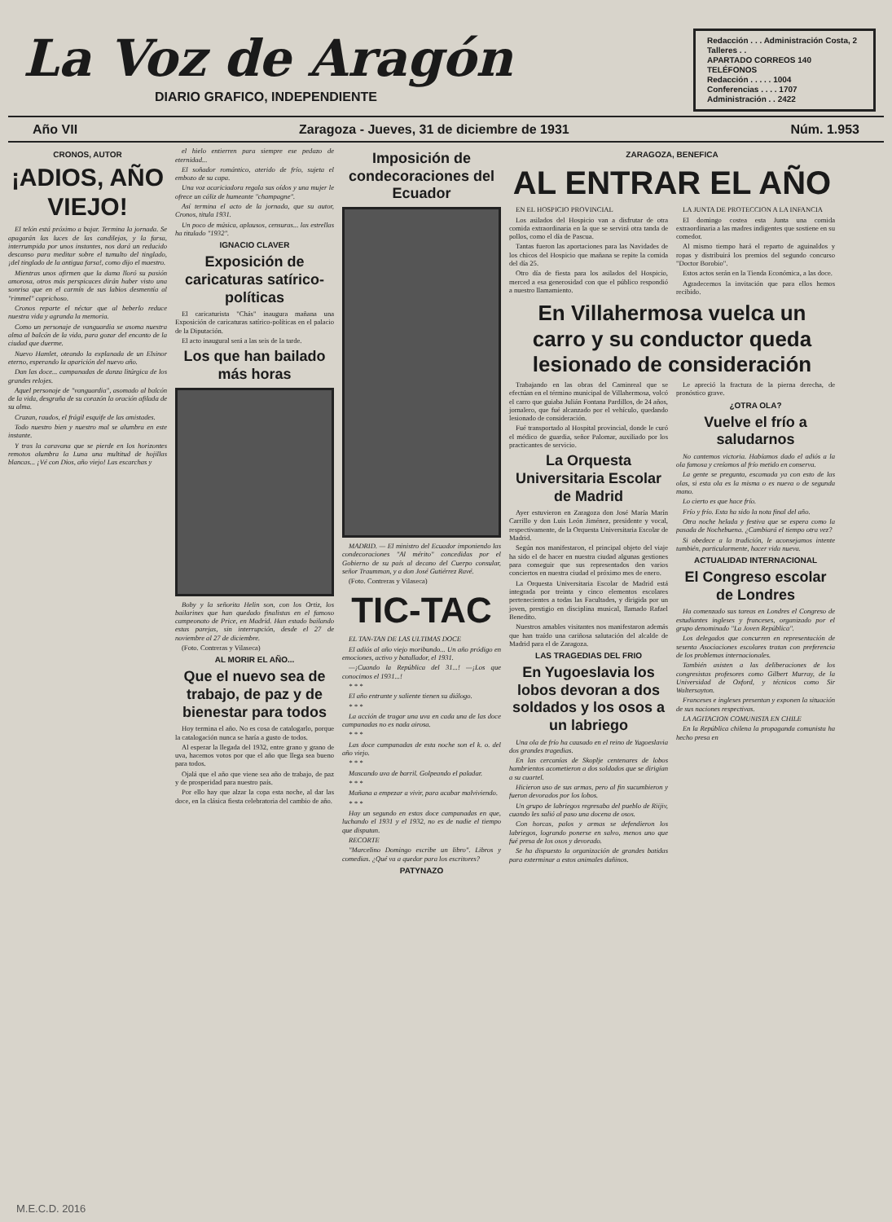La Voz de Aragón
DIARIO GRAFICO, INDEPENDIENTE
Redacción . . . Administración Costa, 2 Talleres . .
APARTADO CORREOS 140
TELÉFONOS
Redacción . . . . . 1004
Conferencias . . . . 1707
Administración . . 2422
Año VII Zaragoza - Jueves, 31 de diciembre de 1931 Núm. 1.953
CRONOS, AUTOR
¡ADIOS, AÑO VIEJO!
El telón está próximo a bajar. Termina la jornada. Se apagarán las luces de las candilejas, y la farsa, interrumpida por unos instantes, nos dará un reducido descanso para meditar sobre el tumulto del tinglado, ¡del tinglado de la antigua farsa!, como dijo el maestro.
Mientras unos afirmen que la dama lloró su pasión amorosa, otros más perspicaces dirán haber visto una sonrisa que en el carmín de sus labios desmentía al "rimmel" caprichoso.
Cronos reparte el néctar que al beberlo reduce nuestra vida y agranda la memoria.
Como un personaje de vanguardia se asoma nuestra alma al balcón de la vida, para gozar del encanto de la ciudad que duerme.
Nuevo Hamlet, oteando la explanada de un Elsinor eterno, esperando la aparición del nuevo año.
Dan las doce... campanadas de danza litúrgica de los grandes relojes.
Aquel personaje de "vanguardia", asomado al balcón de la vida, desgraña de su corazón la oración afilada de su alma.
Cruzan, raudos, el frágil esquife de las amistades.
Todo nuestro bien y nuestro mal se alumbra en este instante.
Y tras la caravana que se pierde en los horizontes remotos alumbra la Luna una multitud de hojillas blancas... ¡Vé con Dios, año viejo! Las escarchas y
el hielo entierren para siempre ese pedazo de eternidad...
El soñador romántico, aterido de frío, sujeta el embozo de su capa.
Una voz acariciadora regala sus oídos y una mujer le ofrece un cáliz de humeante "champagne".
Así termina el acto de la jornada, que su autor, Cronos, titula 1931.
Un poco de música, aplausos, censuras... las estrellas ha titulado "1932".
IGNACIO CLAVER
Exposición de caricaturas satírico-políticas
El caricaturista "Chás" inaugura mañana una Exposición de caricaturas satírico-políticas en el palacio de la Diputación.
El acto inaugural será a las seis de la tarde.
Los que han bailado más horas
Boby y la señorita Helin son, con los Ortiz, los bailarines que han quedado finalistas en el famoso campeonato de Price, en Madrid. Han estado bailando estas parejas, sin interrupción, desde el 27 de noviembre al 27 de diciembre.
(Foto. Contreras y Vilaseca)
AL MORIR EL AÑO...
Que el nuevo sea de trabajo, de paz y de bienestar para todos
Hoy termina el año. No es cosa de catalogarlo, porque la catalogación nunca se haría a gusto de todos.
Al esperar la llegada del 1932, entre grano y grano de uva, hacemos votos por que el año que llega sea bueno para todos.
Ojalá que el año que viene sea año de trabajo, de paz y de prosperidad para nuestro país.
Por ello hay que alzar la copa esta noche, al dar las doce, en la clásica fiesta celebratoria del cambio de año.
Imposición de condecoraciones del Ecuador
MADRID. — El ministro del Ecuador imponiendo las condecoraciones "Al mérito" concedidas por el Gobierno de su país al decano del Cuerpo consular, señor Traumman, y a don José Gutiérrez Ravé.
(Foto. Contreras y Vilaseca)
TIC-TAC
EL TAN-TAN DE LAS ULTIMAS DOCE
El adiós al año viejo moribundo... Un año pródigo en emociones, activo y batallador, el 1931.
—¡Cuando la República del 31...! —¡Los que conocimos el 1931...!
* * *
El año entrante y saliente tienen su diálogo.
* * *
La acción de tragar una uva en cada una de las doce campanadas no es nada airosa.
* * *
Las doce campanadas de esta noche son el k. o. del año viejo.
* * *
Mascando uva de barril. Golpeando el paladar.
* * *
Mañana a empezar a vivir, para acabar malviviendo.
* * *
Hay un segundo en estas doce campanadas en que, luchando el 1931 y el 1932, no es de nadie el tiempo que disputan.
RECORTE
"Marcelino Domingo escribe un libro". Libros y comedias. ¿Qué va a quedar para los escritores?
PATYNAZO
ZARAGOZA, BENEFICA
AL ENTRAR EL AÑO
EN EL HOSPICIO PROVINCIAL
Los asilados del Hospicio van a disfrutar de otra comida extraordinaria en la que se servirá otra tanda de pollos, como el día de Pascua.
Tantas fueron las aportaciones para las Navidades de los chicos del Hospicio que mañana se repite la comida del día 25.
Otro día de fiesta para los asilados del Hospicio, merced a esa generosidad con que el público respondió a nuestro llamamiento.
LA JUNTA DE PROTECCION A LA INFANCIA
El domingo costea esta Junta una comida extraordinaria a las madres indigentes que sostiene en su comedor.
Al mismo tiempo hará el reparto de aguinaldos y ropas y distribuirá los premios del segundo concurso "Doctor Borobio".
Estos actos serán en la Tienda Económica, a las doce.
Agradecemos la invitación que para ellos hemos recibido.
En Villahermosa vuelca un carro y su conductor queda lesionado de consideración
Trabajando en las obras del Caminreal que se efectúan en el término municipal de Villahermosa, volcó el carro que guiaba Julián Fontana Pardillos, de 24 años, jornalero, que fué alcanzado por el vehículo, quedando lesionado de consideración.
Fué transportado al Hospital provincial, donde le curó el médico de guardia, señor Palomar, auxiliado por los practicantes de servicio.
La Orquesta Universitaria Escolar de Madrid
Ayer estuvieron en Zaragoza don José María Marín Carrillo y don Luis León Jiménez, presidente y vocal, respectivamente, de la Orquesta Universitaria Escolar de Madrid.
Según nos manifestaron, el principal objeto del viaje ha sido el de hacer en nuestra ciudad algunas gestiones para conseguir que sus representados den varios conciertos en nuestra ciudad el próximo mes de enero.
La Orquesta Universitaria Escolar de Madrid está integrada por treinta y cinco elementos escolares pertenecientes a todas las Facultades, y dirigida por un joven, prestigio en disciplina musical, llamado Rafael Benedito.
Nuestros amables visitantes nos manifestaron además que han traído una cariñosa salutación del alcalde de Madrid para el de Zaragoza.
LAS TRAGEDIAS DEL FRIO
En Yugoeslavia los lobos devoran a dos soldados y los osos a un labriego
Una ola de frío ha causado en el reino de Yugoeslavia dos grandes tragedias.
En las cercanías de Skoplje centenares de lobos hambrientos acometieron a dos soldados que se dirigían a su cuartel.
Hicieron uso de sus armas, pero al fin sucumbieron y fueron devorados por los lobos.
Un grupo de labriegos regresaba del pueblo de Riijiv, cuando les salió al paso una docena de osos.
Con horcas, palos y armas se defendieron los labriegos, logrando ponerse en salvo, menos uno que fué presa de los osos y devorado.
Se ha dispuesto la organización de grandes batidas para exterminar a estos animales dañinos.
Le apreció la fractura de la pierna derecha, de pronóstico grave.
¿OTRA OLA?
Vuelve el frío a saludarnos
No cantemos victoria. Habíamos dado el adiós a la ola famosa y creíamos al frío metido en conserva.
La gente se pregunta, escamada ya con esto de las olas, si esta ola es la misma o es nueva o de segunda mano.
Lo cierto es que hace frío.
Frío y frío. Esta ha sido la nota final del año.
Otra noche helada y festiva que se espera como la pasada de Nochebuena. ¿Cambiará el tiempo otra vez?
Si obedece a la tradición, le aconsejamos intente también, particularmente, hacer vida nueva.
ACTUALIDAD INTERNACIONAL
El Congreso escolar de Londres
Ha comenzado sus tareas en Londres el Congreso de estudiantes ingleses y franceses, organizado por el grupo denominado "La Joven República".
Los delegados que concurren en representación de sesenta Asociaciones escolares tratan con preferencia de los problemas internacionales.
También asisten a las deliberaciones de los congresistas profesores como Gilbert Murray, de la Universidad de Oxford, y técnicos como Sir Waltersayton.
Franceses e ingleses presentan y exponen la situación de sus naciones respectivas.
LA AGITACION COMUNISTA EN CHILE
En la República chilena la propaganda comunista ha hecho presa en
M.E.C.D. 2016